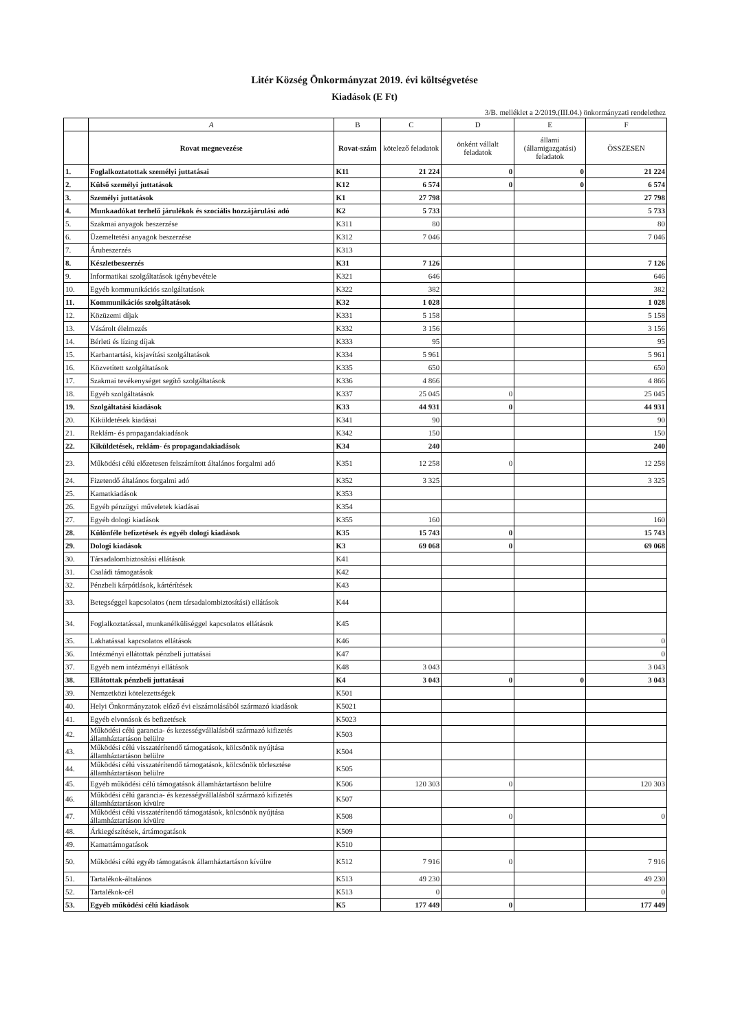Litér Község Önkormányzat 2019. évi költségvetése
Kiadások (E Ft)
3/B. melléklet a 2/2019.(III.04.) önkormányzati rendelethez
| | A | B | C | D | E | F |
| --- | --- | --- | --- | --- | --- | --- |
| | Rovat megnevezése | Rovat-szám | kötelező feladatok | önként vállalt feladatok | állami (államigazgatási) feladatok | ÖSSZESEN |
| 1. | Foglalkoztatottak személyi juttatásai | K11 | 21 224 | 0 | 0 | 21 224 |
| 2. | Külső személyi juttatások | K12 | 6 574 | 0 | 0 | 6 574 |
| 3. | Személyi juttatások | K1 | 27 798 | | | 27 798 |
| 4. | Munkaadókat terhelő járulékok és szociális hozzájárulási adó | K2 | 5 733 | | | 5 733 |
| 5. | Szakmai anyagok beszerzése | K311 | 80 | | | 80 |
| 6. | Üzemeltetési anyagok beszerzése | K312 | 7 046 | | | 7 046 |
| 7. | Árubeszerzés | K313 | | | | |
| 8. | Készletbeszerzés | K31 | 7 126 | | | 7 126 |
| 9. | Informatikai szolgáltatások igénybevétele | K321 | 646 | | | 646 |
| 10. | Egyéb kommunikációs szolgáltatások | K322 | 382 | | | 382 |
| 11. | Kommunikációs szolgáltatások | K32 | 1 028 | | | 1 028 |
| 12. | Közüzemi díjak | K331 | 5 158 | | | 5 158 |
| 13. | Vásárolt élelmezés | K332 | 3 156 | | | 3 156 |
| 14. | Bérleti és lízing díjak | K333 | 95 | | | 95 |
| 15. | Karbantartási, kisjavítási szolgáltatások | K334 | 5 961 | | | 5 961 |
| 16. | Közvetített szolgáltatások | K335 | 650 | | | 650 |
| 17. | Szakmai tevékenységet segítő szolgáltatások | K336 | 4 866 | | | 4 866 |
| 18. | Egyéb szolgáltatások | K337 | 25 045 | 0 | | 25 045 |
| 19. | Szolgáltatási kiadások | K33 | 44 931 | 0 | | 44 931 |
| 20. | Kiküldetések kiadásai | K341 | 90 | | | 90 |
| 21. | Reklám- és propagandakiadások | K342 | 150 | | | 150 |
| 22. | Kiküldetések, reklám- és propagandakiadások | K34 | 240 | | | 240 |
| 23. | Működési célú előzetesen felszámított általános forgalmi adó | K351 | 12 258 | 0 | | 12 258 |
| 24. | Fizetendő általános forgalmi adó | K352 | 3 325 | | | 3 325 |
| 25. | Kamatkiadások | K353 | | | | |
| 26. | Egyéb pénzügyi műveletek kiadásai | K354 | | | | |
| 27. | Egyéb dologi kiadások | K355 | 160 | | | 160 |
| 28. | Különféle befizetések és egyéb dologi kiadások | K35 | 15 743 | 0 | | 15 743 |
| 29. | Dologi kiadások | K3 | 69 068 | 0 | | 69 068 |
| 30. | Társadalombiztosítási ellátások | K41 | | | | |
| 31. | Családi támogatások | K42 | | | | |
| 32. | Pénzbeli kárpótlások, kártérítések | K43 | | | | |
| 33. | Betegséggel kapcsolatos (nem társadalombiztosítási) ellátások | K44 | | | | |
| 34. | Foglalkoztatással, munkanélküliséggel kapcsolatos ellátások | K45 | | | | |
| 35. | Lakhatással kapcsolatos ellátások | K46 | | | | 0 |
| 36. | Intézményi ellátottak pénzbeli juttatásai | K47 | | | | 0 |
| 37. | Egyéb nem intézményi ellátások | K48 | 3 043 | | | 3 043 |
| 38. | Ellátottak pénzbeli juttatásai | K4 | 3 043 | 0 | 0 | 3 043 |
| 39. | Nemzetközi kötelezettségek | K501 | | | | |
| 40. | Helyi Önkormányzatok előző évi elszámolásából származó kiadások | K5021 | | | | |
| 41. | Egyéb elvonások és befizetések | K5023 | | | | |
| 42. | Működési célú garancia- és kezességvállalásból származó kifizetés államháztartáson belülre | K503 | | | | |
| 43. | Működési célú visszatérítendő támogatások, kölcsönök nyújtása államháztartáson belülre | K504 | | | | |
| 44. | Működési célú visszatérítendő támogatások, kölcsönök törlesztése államháztartáson belülre | K505 | | | | |
| 45. | Egyéb működési célú támogatások államháztartáson belülre | K506 | 120 303 | 0 | | 120 303 |
| 46. | Működési célú garancia- és kezességvállalásból származó kifizetés államháztartáson kívülre | K507 | | | | |
| 47. | Működési célú visszatérítendő támogatások, kölcsönök nyújtása államháztartáson kívülre | K508 | | 0 | | 0 |
| 48. | Árkiegészítések, ártámogatások | K509 | | | | |
| 49. | Kamattámogatások | K510 | | | | |
| 50. | Működési célú egyéb támogatások államháztartáson kívülre | K512 | 7 916 | 0 | | 7 916 |
| 51. | Tartalékok-általános | K513 | 49 230 | | | 49 230 |
| 52. | Tartalékok-cél | K513 | 0 | | | 0 |
| 53. | Egyéb működési célú kiadások | K5 | 177 449 | 0 | | 177 449 |